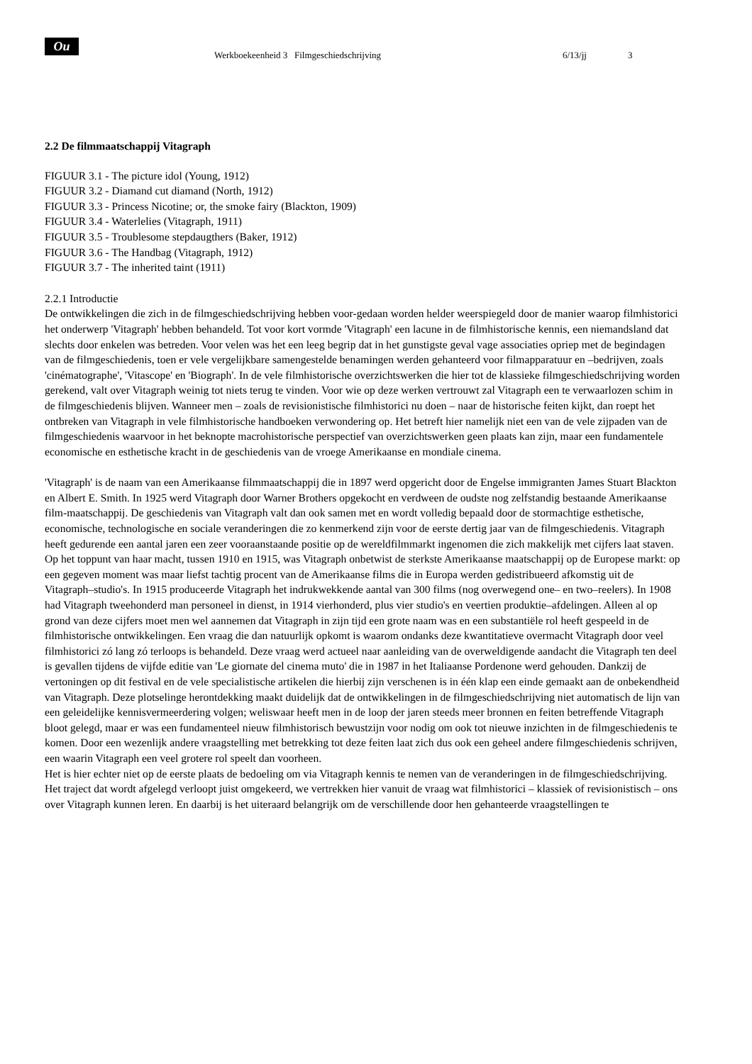Ou
Werkboekeenheid 3 Filmgeschiedschrijving 6/13/jj 3
2.2 De filmmaatschappij Vitagraph
FIGUUR 3.1 - The picture idol (Young, 1912)
FIGUUR 3.2 - Diamand cut diamand (North, 1912)
FIGUUR 3.3 - Princess Nicotine; or, the smoke fairy (Blackton, 1909)
FIGUUR 3.4 - Waterlelies (Vitagraph, 1911)
FIGUUR 3.5 - Troublesome stepdaugthers (Baker, 1912)
FIGUUR 3.6 - The Handbag (Vitagraph, 1912)
FIGUUR 3.7 - The inherited taint (1911)
2.2.1 Introductie
De ontwikkelingen die zich in de filmgeschiedschrijving hebben voor-gedaan worden helder weerspiegeld door de manier waarop filmhistorici het onderwerp 'Vitagraph' hebben behandeld. Tot voor kort vormde 'Vitagraph' een lacune in de filmhistorische kennis, een niemandsland dat slechts door enkelen was betreden. Voor velen was het een leeg begrip dat in het gunstigste geval vage associaties opriep met de begindagen van de filmgeschiedenis, toen er vele vergelijkbare samengestelde benamingen werden gehanteerd voor filmapparatuur en –bedrijven, zoals 'cinématographe', 'Vitascope' en 'Biograph'. In de vele filmhistorische overzichtswerken die hier tot de klassieke filmgeschiedschrijving worden gerekend, valt over Vitagraph weinig tot niets terug te vinden. Voor wie op deze werken vertrouwt zal Vitagraph een te verwaarlozen schim in de filmgeschiedenis blijven. Wanneer men – zoals de revisionistische filmhistorici nu doen – naar de historische feiten kijkt, dan roept het ontbreken van Vitagraph in vele filmhistorische handboeken verwondering op. Het betreft hier namelijk niet een van de vele zijpaden van de filmgeschiedenis waarvoor in het beknopte macrohistorische perspectief van overzichtswerken geen plaats kan zijn, maar een fundamentele economische en esthetische kracht in de geschiedenis van de vroege Amerikaanse en mondiale cinema.
'Vitagraph' is de naam van een Amerikaanse filmmaatschappij die in 1897 werd opgericht door de Engelse immigranten James Stuart Blackton en Albert E. Smith. In 1925 werd Vitagraph door Warner Brothers opgekocht en verdween de oudste nog zelfstandig bestaande Amerikaanse film-maatschappij. De geschiedenis van Vitagraph valt dan ook samen met en wordt volledig bepaald door de stormachtige esthetische, economische, technologische en sociale veranderingen die zo kenmerkend zijn voor de eerste dertig jaar van de filmgeschiedenis. Vitagraph heeft gedurende een aantal jaren een zeer vooraanstaande positie op de wereldfilmmarkt ingenomen die zich makkelijk met cijfers laat staven. Op het toppunt van haar macht, tussen 1910 en 1915, was Vitagraph onbetwist de sterkste Amerikaanse maatschappij op de Europese markt: op een gegeven moment was maar liefst tachtig procent van de Amerikaanse films die in Europa werden gedistribueerd afkomstig uit de Vitagraph–studio's. In 1915 produceerde Vitagraph het indrukwekkende aantal van 300 films (nog overwegend one– en two–reelers). In 1908 had Vitagraph tweehonderd man personeel in dienst, in 1914 vierhonderd, plus vier studio's en veertien produktie–afdelingen. Alleen al op grond van deze cijfers moet men wel aannemen dat Vitagraph in zijn tijd een grote naam was en een substantiële rol heeft gespeeld in de filmhistorische ontwikkelingen. Een vraag die dan natuurlijk opkomt is waarom ondanks deze kwantitatieve overmacht Vitagraph door veel filmhistorici zó lang zó terloops is behandeld. Deze vraag werd actueel naar aanleiding van de overweldigende aandacht die Vitagraph ten deel is gevallen tijdens de vijfde editie van 'Le giornate del cinema muto' die in 1987 in het Italiaanse Pordenone werd gehouden. Dankzij de vertoningen op dit festival en de vele specialistische artikelen die hierbij zijn verschenen is in één klap een einde gemaakt aan de onbekendheid van Vitagraph. Deze plotselinge herontdekking maakt duidelijk dat de ontwikkelingen in de filmgeschiedschrijving niet automatisch de lijn van een geleidelijke kennisvermeerdering volgen; weliswaar heeft men in de loop der jaren steeds meer bronnen en feiten betreffende Vitagraph bloot gelegd, maar er was een fundamenteel nieuw filmhistorisch bewustzijn voor nodig om ook tot nieuwe inzichten in de filmgeschiedenis te komen. Door een wezenlijk andere vraagstelling met betrekking tot deze feiten laat zich dus ook een geheel andere filmgeschiedenis schrijven, een waarin Vitagraph een veel grotere rol speelt dan voorheen.
Het is hier echter niet op de eerste plaats de bedoeling om via Vitagraph kennis te nemen van de veranderingen in de filmgeschiedschrijving. Het traject dat wordt afgelegd verloopt juist omgekeerd, we vertrekken hier vanuit de vraag wat filmhistorici – klassiek of revisionistisch – ons over Vitagraph kunnen leren. En daarbij is het uiteraard belangrijk om de verschillende door hen gehanteerde vraagstellingen te